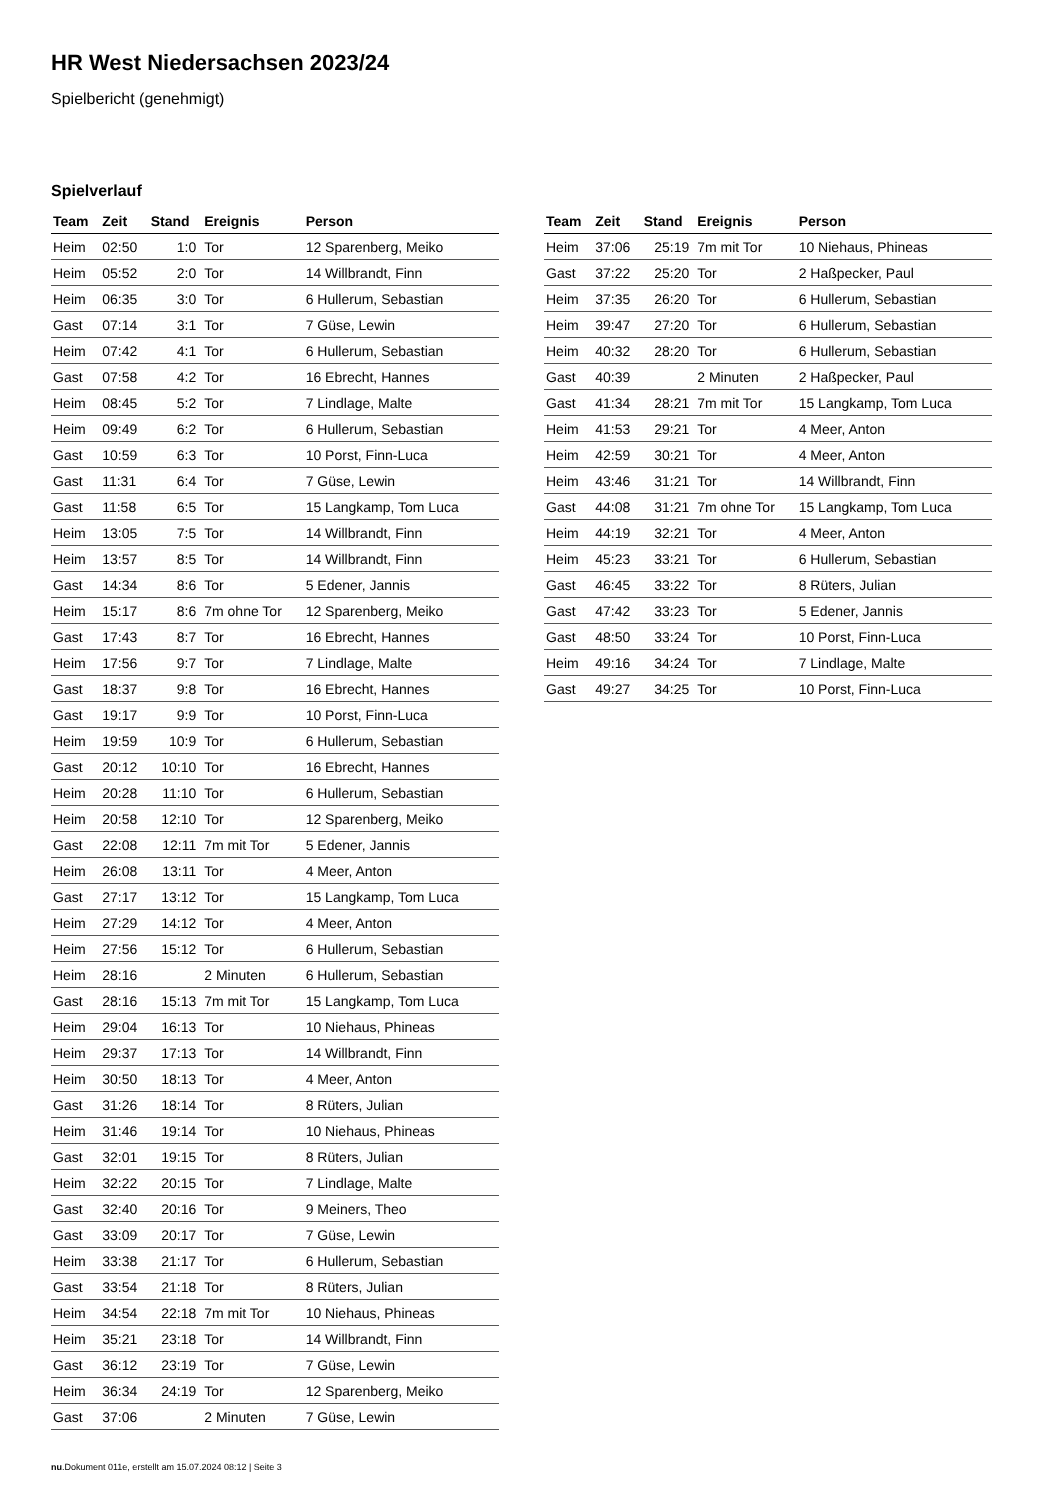HR West Niedersachsen 2023/24
Spielbericht (genehmigt)
Spielverlauf
| Team | Zeit | Stand | Ereignis | Person |
| --- | --- | --- | --- | --- |
| Heim | 02:50 | 1:0 | Tor | 12 Sparenberg, Meiko |
| Heim | 05:52 | 2:0 | Tor | 14 Willbrandt, Finn |
| Heim | 06:35 | 3:0 | Tor | 6 Hullerum, Sebastian |
| Gast | 07:14 | 3:1 | Tor | 7 Güse, Lewin |
| Heim | 07:42 | 4:1 | Tor | 6 Hullerum, Sebastian |
| Gast | 07:58 | 4:2 | Tor | 16 Ebrecht, Hannes |
| Heim | 08:45 | 5:2 | Tor | 7 Lindlage, Malte |
| Heim | 09:49 | 6:2 | Tor | 6 Hullerum, Sebastian |
| Gast | 10:59 | 6:3 | Tor | 10 Porst, Finn-Luca |
| Gast | 11:31 | 6:4 | Tor | 7 Güse, Lewin |
| Gast | 11:58 | 6:5 | Tor | 15 Langkamp, Tom Luca |
| Heim | 13:05 | 7:5 | Tor | 14 Willbrandt, Finn |
| Heim | 13:57 | 8:5 | Tor | 14 Willbrandt, Finn |
| Gast | 14:34 | 8:6 | Tor | 5 Edener, Jannis |
| Heim | 15:17 | 8:6 | 7m ohne Tor | 12 Sparenberg, Meiko |
| Gast | 17:43 | 8:7 | Tor | 16 Ebrecht, Hannes |
| Heim | 17:56 | 9:7 | Tor | 7 Lindlage, Malte |
| Gast | 18:37 | 9:8 | Tor | 16 Ebrecht, Hannes |
| Gast | 19:17 | 9:9 | Tor | 10 Porst, Finn-Luca |
| Heim | 19:59 | 10:9 | Tor | 6 Hullerum, Sebastian |
| Gast | 20:12 | 10:10 | Tor | 16 Ebrecht, Hannes |
| Heim | 20:28 | 11:10 | Tor | 6 Hullerum, Sebastian |
| Heim | 20:58 | 12:10 | Tor | 12 Sparenberg, Meiko |
| Gast | 22:08 | 12:11 | 7m mit Tor | 5 Edener, Jannis |
| Heim | 26:08 | 13:11 | Tor | 4 Meer, Anton |
| Gast | 27:17 | 13:12 | Tor | 15 Langkamp, Tom Luca |
| Heim | 27:29 | 14:12 | Tor | 4 Meer, Anton |
| Heim | 27:56 | 15:12 | Tor | 6 Hullerum, Sebastian |
| Heim | 28:16 | | 2 Minuten | 6 Hullerum, Sebastian |
| Gast | 28:16 | 15:13 | 7m mit Tor | 15 Langkamp, Tom Luca |
| Heim | 29:04 | 16:13 | Tor | 10 Niehaus, Phineas |
| Heim | 29:37 | 17:13 | Tor | 14 Willbrandt, Finn |
| Heim | 30:50 | 18:13 | Tor | 4 Meer, Anton |
| Gast | 31:26 | 18:14 | Tor | 8 Rüters, Julian |
| Heim | 31:46 | 19:14 | Tor | 10 Niehaus, Phineas |
| Gast | 32:01 | 19:15 | Tor | 8 Rüters, Julian |
| Heim | 32:22 | 20:15 | Tor | 7 Lindlage, Malte |
| Gast | 32:40 | 20:16 | Tor | 9 Meiners, Theo |
| Gast | 33:09 | 20:17 | Tor | 7 Güse, Lewin |
| Heim | 33:38 | 21:17 | Tor | 6 Hullerum, Sebastian |
| Gast | 33:54 | 21:18 | Tor | 8 Rüters, Julian |
| Heim | 34:54 | 22:18 | 7m mit Tor | 10 Niehaus, Phineas |
| Heim | 35:21 | 23:18 | Tor | 14 Willbrandt, Finn |
| Gast | 36:12 | 23:19 | Tor | 7 Güse, Lewin |
| Heim | 36:34 | 24:19 | Tor | 12 Sparenberg, Meiko |
| Gast | 37:06 | | 2 Minuten | 7 Güse, Lewin |
| Team | Zeit | Stand | Ereignis | Person |
| --- | --- | --- | --- | --- |
| Heim | 37:06 | 25:19 | 7m mit Tor | 10 Niehaus, Phineas |
| Gast | 37:22 | 25:20 | Tor | 2 Haßpecker, Paul |
| Heim | 37:35 | 26:20 | Tor | 6 Hullerum, Sebastian |
| Heim | 39:47 | 27:20 | Tor | 6 Hullerum, Sebastian |
| Heim | 40:32 | 28:20 | Tor | 6 Hullerum, Sebastian |
| Gast | 40:39 | | 2 Minuten | 2 Haßpecker, Paul |
| Gast | 41:34 | 28:21 | 7m mit Tor | 15 Langkamp, Tom Luca |
| Heim | 41:53 | 29:21 | Tor | 4 Meer, Anton |
| Heim | 42:59 | 30:21 | Tor | 4 Meer, Anton |
| Heim | 43:46 | 31:21 | Tor | 14 Willbrandt, Finn |
| Gast | 44:08 | 31:21 | 7m ohne Tor | 15 Langkamp, Tom Luca |
| Heim | 44:19 | 32:21 | Tor | 4 Meer, Anton |
| Heim | 45:23 | 33:21 | Tor | 6 Hullerum, Sebastian |
| Gast | 46:45 | 33:22 | Tor | 8 Rüters, Julian |
| Gast | 47:42 | 33:23 | Tor | 5 Edener, Jannis |
| Gast | 48:50 | 33:24 | Tor | 10 Porst, Finn-Luca |
| Heim | 49:16 | 34:24 | Tor | 7 Lindlage, Malte |
| Gast | 49:27 | 34:25 | Tor | 10 Porst, Finn-Luca |
nu.Dokument 011e, erstellt am 15.07.2024 08:12 | Seite 3